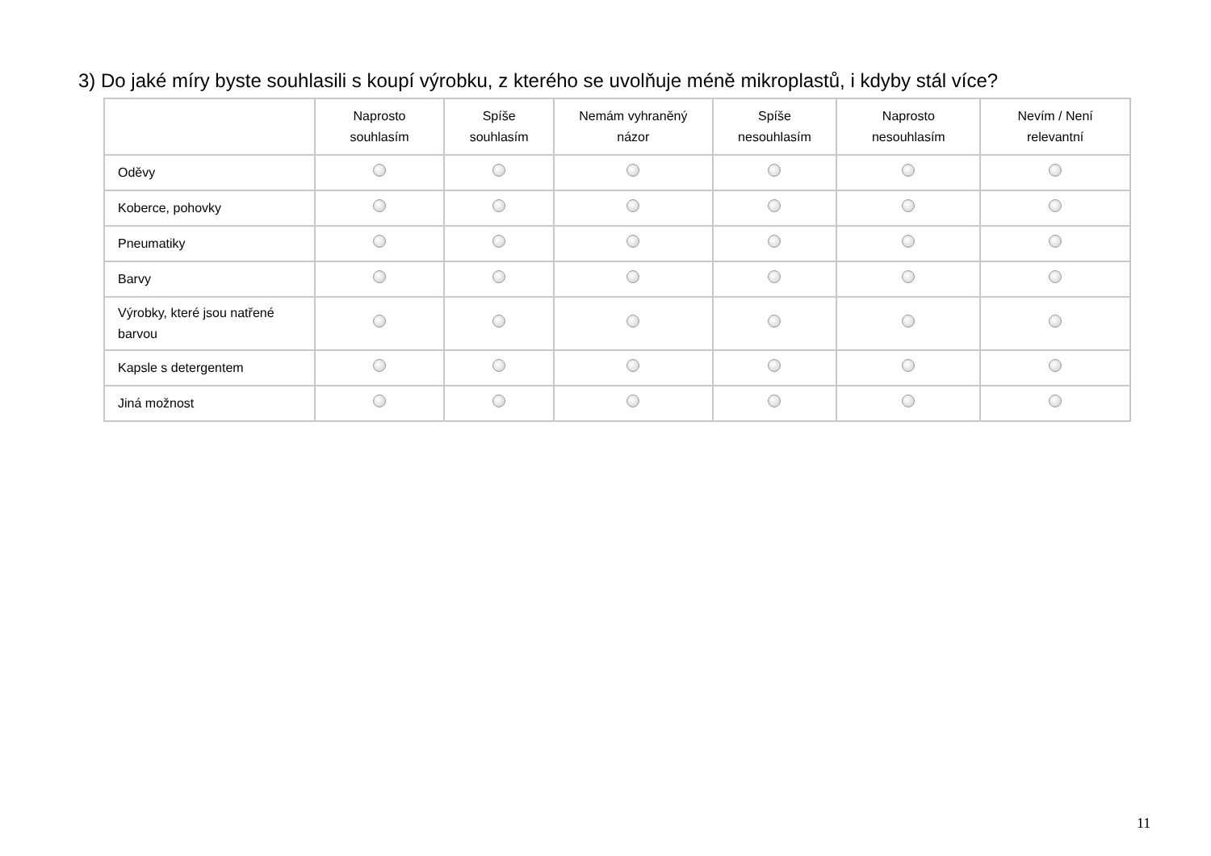3) Do jaké míry byste souhlasili s koupí výrobku, z kterého se uvolňuje méně mikroplastů, i kdyby stál více?
| | Naprosto souhlasím | Spíše souhlasím | Nemám vyhraněný názor | Spíše nesouhlasím | Naprosto nesouhlasím | Nevím / Není relevantní |
| --- | --- | --- | --- | --- | --- | --- |
| Oděvy | | | | | | |
| Koberce, pohovky | | | | | | |
| Pneumatiky | | | | | | |
| Barvy | | | | | | |
| Výrobky, které jsou natřené barvou | | | | | | |
| Kapsle s detergentem | | | | | | |
| Jiná možnost | | | | | | |
11